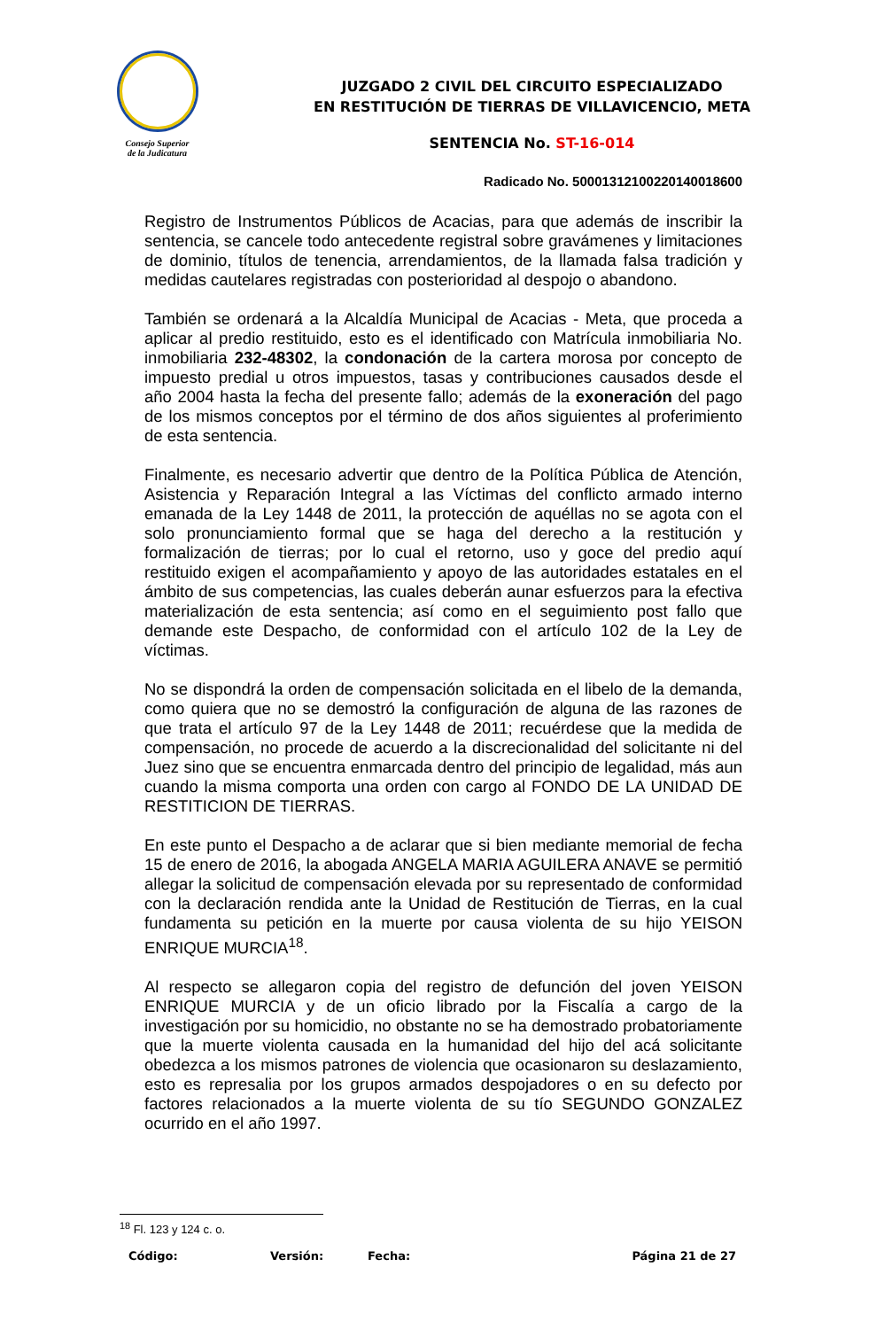Consejo Superior
de la Judicatura
JUZGADO 2 CIVIL DEL CIRCUITO ESPECIALIZADO
EN RESTITUCIÓN DE TIERRAS DE VILLAVICENCIO, META
SENTENCIA No. ST-16-014
Radicado No. 50001312100220140018600
Registro de Instrumentos Públicos de Acacias, para que además de inscribir la sentencia, se cancele todo antecedente registral sobre gravámenes y limitaciones de dominio, títulos de tenencia, arrendamientos, de la llamada falsa tradición y medidas cautelares registradas con posterioridad al despojo o abandono.
También se ordenará a la Alcaldía Municipal de Acacias - Meta, que proceda a aplicar al predio restituido, esto es el identificado con Matrícula inmobiliaria No. inmobiliaria 232-48302, la condonación de la cartera morosa por concepto de impuesto predial u otros impuestos, tasas y contribuciones causados desde el año 2004 hasta la fecha del presente fallo; además de la exoneración del pago de los mismos conceptos por el término de dos años siguientes al proferimiento de esta sentencia.
Finalmente, es necesario advertir que dentro de la Política Pública de Atención, Asistencia y Reparación Integral a las Víctimas del conflicto armado interno emanada de la Ley 1448 de 2011, la protección de aquéllas no se agota con el solo pronunciamiento formal que se haga del derecho a la restitución y formalización de tierras; por lo cual el retorno, uso y goce del predio aquí restituido exigen el acompañamiento y apoyo de las autoridades estatales en el ámbito de sus competencias, las cuales deberán aunar esfuerzos para la efectiva materialización de esta sentencia; así como en el seguimiento post fallo que demande este Despacho, de conformidad con el artículo 102 de la Ley de víctimas.
No se dispondrá la orden de compensación solicitada en el libelo de la demanda, como quiera que no se demostró la configuración de alguna de las razones de que trata el artículo 97 de la Ley 1448 de 2011; recuérdese que la medida de compensación, no procede de acuerdo a la discrecionalidad del solicitante ni del Juez sino que se encuentra enmarcada dentro del principio de legalidad, más aun cuando la misma comporta una orden con cargo al FONDO DE LA UNIDAD DE RESTITICION DE TIERRAS.
En este punto el Despacho a de aclarar que si bien mediante memorial de fecha 15 de enero de 2016, la abogada ANGELA MARIA AGUILERA ANAVE se permitió allegar la solicitud de compensación elevada por su representado de conformidad con la declaración rendida ante la Unidad de Restitución de Tierras, en la cual fundamenta su petición en la muerte por causa violenta de su hijo YEISON ENRIQUE MURCIA<sup>18</sup>.
Al respecto se allegaron copia del registro de defunción del joven YEISON ENRIQUE MURCIA y de un oficio librado por la Fiscalía a cargo de la investigación por su homicidio, no obstante no se ha demostrado probatoriamente que la muerte violenta causada en la humanidad del hijo del acá solicitante obedezca a los mismos patrones de violencia que ocasionaron su deslazamiento, esto es represalia por los grupos armados despojadores o en su defecto por factores relacionados a la muerte violenta de su tío SEGUNDO GONZALEZ ocurrido en el año 1997.
<sup>18</sup> Fl. 123 y 124 c. o.
Código: Versión: Fecha: Página 21 de 27